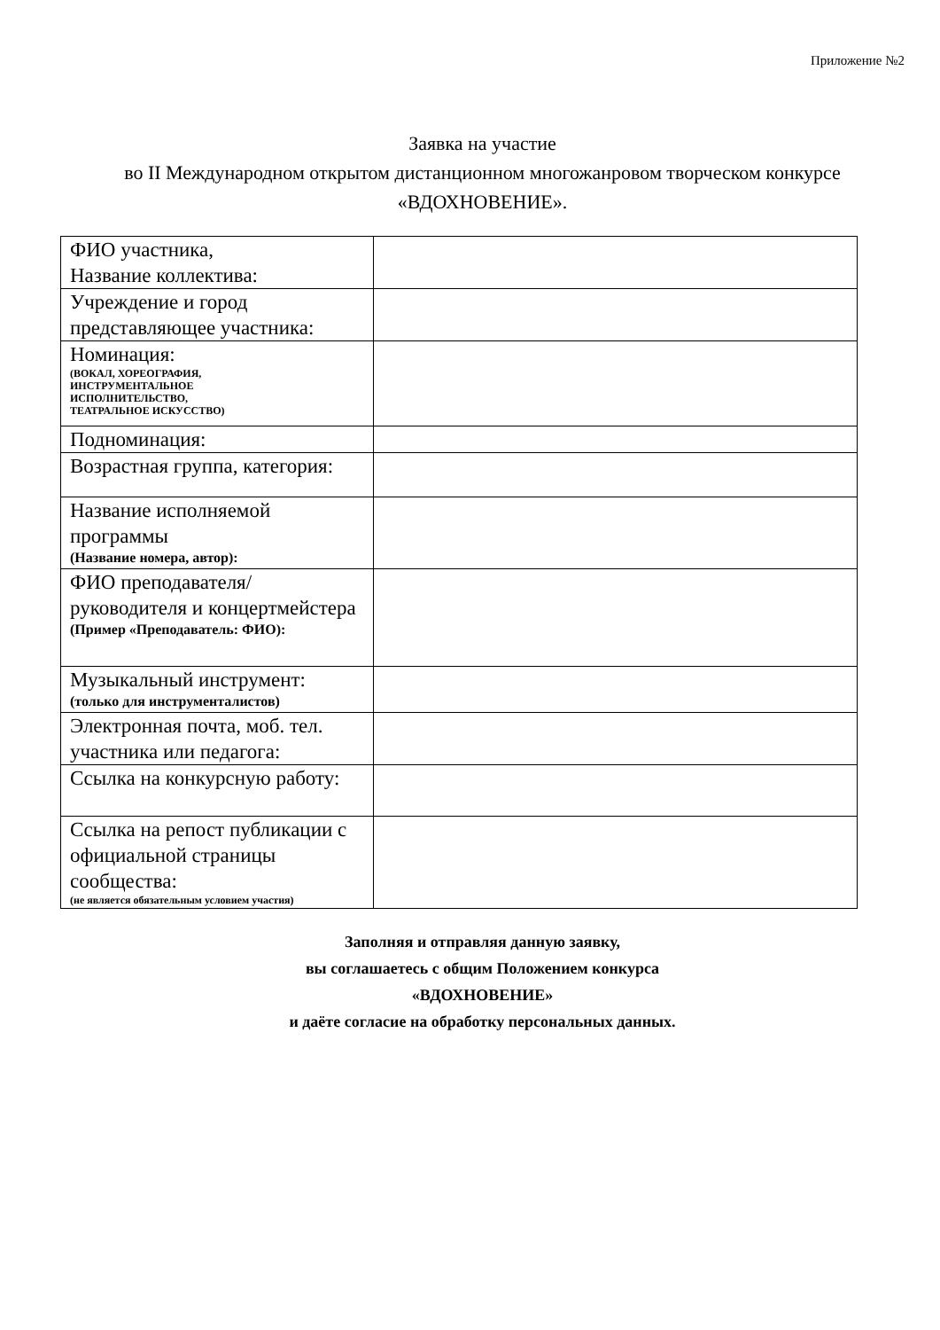Приложение №2
Заявка на участие
во II Международном открытом дистанционном многожанровом творческом конкурсе
«ВДОХНОВЕНИЕ».
| ФИО участника, Название коллектива: | |
| Учреждение и город представляющее участника: | |
| Номинация: (ВОКАЛ, ХОРЕОГРАФИЯ, ИНСТРУМЕНТАЛЬНОЕ ИСПОЛНИТЕЛЬСТВО, ТЕАТРАЛЬНОЕ ИСКУССТВО) | |
| Подноминация: | |
| Возрастная группа, категория: | |
| Название исполняемой программы (Название номера, автор): | |
| ФИО преподавателя/руководителя и концертмейстера (Пример «Преподаватель: ФИО): | |
| Музыкальный инструмент: (только для инструменталистов) | |
| Электронная почта, моб. тел. участника или педагога: | |
| Ссылка на конкурсную работу: | |
| Ссылка на репост публикации с официальной страницы сообщества: (не является обязательным условием участия) | |
Заполняя и отправляя данную заявку,
вы соглашаетесь с общим Положением конкурса
«ВДОХНОВЕНИЕ»
и даёте согласие на обработку персональных данных.